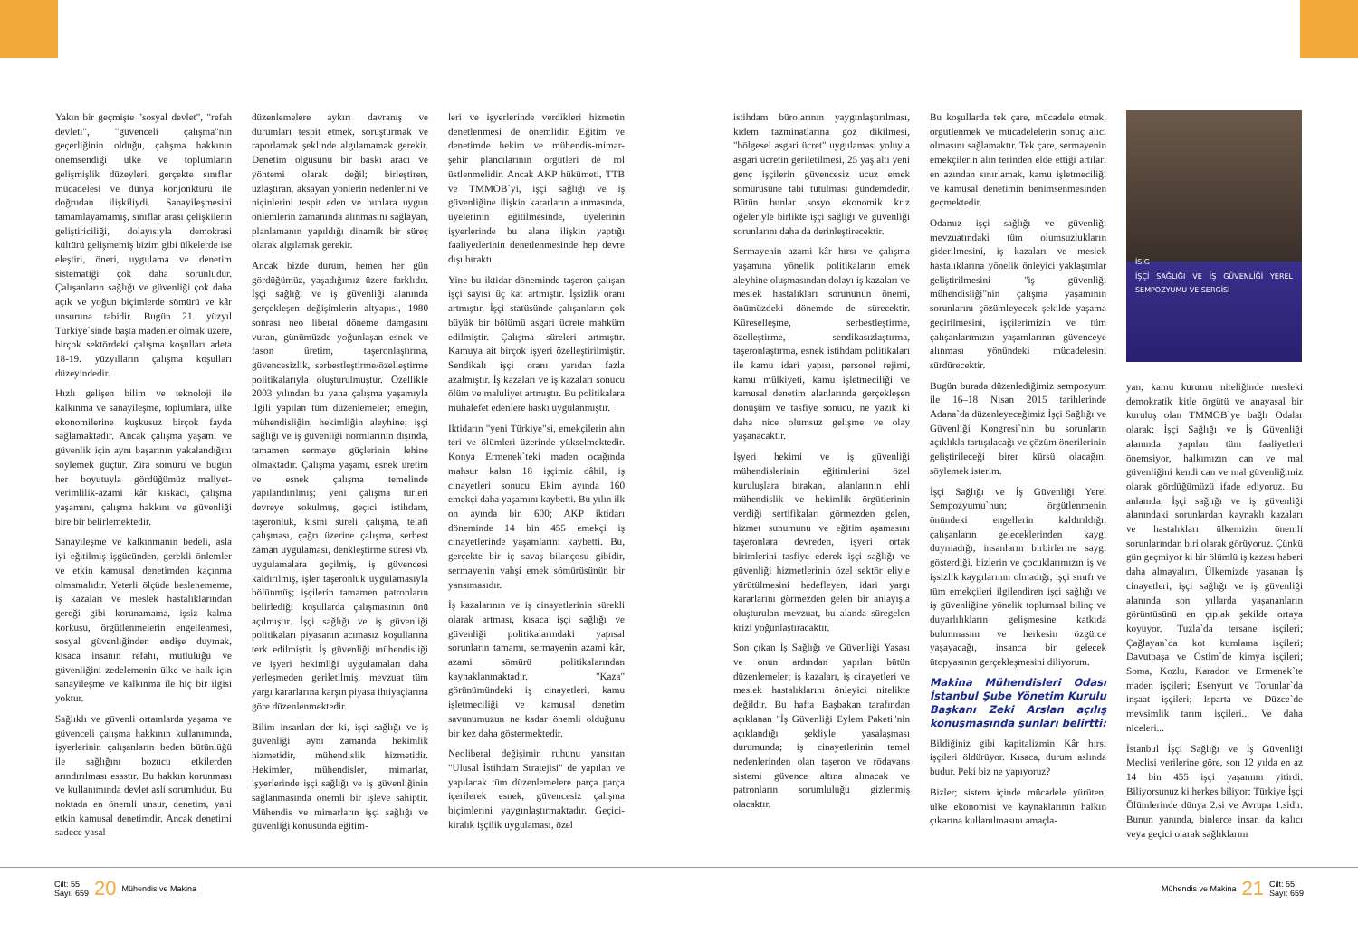Yakın bir geçmişte "sosyal devlet", "refah devleti", "güvenceli çalışma"nın geçerliğinin olduğu, çalışma hakkının önemsendiği ülke ve toplumların gelişmişlik düzeyleri, gerçekte sınıflar mücadelesi ve dünya konjonktürü ile doğrudan ilişkiliydi. Sanayileşmesini tamamlayamamış, sınıflar arası çelişkilerin geliştiriciliği, dolayısıyla demokrasi kültürü gelişmemiş bizim gibi ülkelerde ise eleştiri, öneri, uygulama ve denetim sistematiği çok daha sorunludur. Çalışanların sağlığı ve güvenliği çok daha açık ve yoğun biçimlerde sömürü ve kâr unsuruna tabidir. Bugün 21. yüzyıl Türkiye`sinde başta madenler olmak üzere, birçok sektördeki çalışma koşulları adeta 18-19. yüzyılların çalışma koşulları düzeyindedir.
Hızlı gelişen bilim ve teknoloji ile kalkınma ve sanayileşme, toplumlara, ülke ekonomilerine kuşkusuz birçok fayda sağlamaktadır. Ancak çalışma yaşamı ve güvenlik için aynı başarının yakalandığını söylemek güçtür. Zira sömürü ve bugün her boyutuyla gördüğümüz maliyet-verimlilik-azami kâr kıskacı, çalışma yaşamını, çalışma hakkını ve güvenliği bire bir belirlemektedir.
Sanayileşme ve kalkınmanın bedeli, asla iyi eğitilmiş işgücünden, gerekli önlemler ve etkin kamusal denetimden kaçınma olmamalıdır. Yeterli ölçüde beslenememe, iş kazaları ve meslek hastalıklarından gereği gibi korunamama, işsiz kalma korkusu, örgütlenmelerin engellenmesi, sosyal güvenliğinden endişe duymak, kısaca insanın refahı, mutluluğu ve güvenliğini zedelemenin ülke ve halk için sanayileşme ve kalkınma ile hiç bir ilgisi yoktur.
Sağlıklı ve güvenli ortamlarda yaşama ve güvenceli çalışma hakkının kullanımında, işyerlerinin çalışanların beden bütünlüğü ile sağlığını bozucu etkilerden arındırılması esastır. Bu hakkın korunması ve kullanımında devlet asli sorumludur. Bu noktada en önemli unsur, denetim, yani etkin kamusal denetimdir. Ancak denetimi sadece yasal
düzenlemelere aykırı davranış ve durumları tespit etmek, soruşturmak ve raporlamak şeklinde algılamamak gerekir. Denetim olgusunu bir baskı aracı ve yöntemi olarak değil; birleştiren, uzlaştıran, aksayan yönlerin nedenlerini ve niçinlerini tespit eden ve bunlara uygun önlemlerin zamanında alınmasını sağlayan, planlamanın yapıldığı dinamik bir süreç olarak algılamak gerekir.
Ancak bizde durum, hemen her gün gördüğümüz, yaşadığımız üzere farklıdır. İşçi sağlığı ve iş güvenliği alanında gerçekleşen değişimlerin altyapısı, 1980 sonrası neo liberal döneme damgasını vuran, günümüzde yoğunlaşan esnek ve fason üretim, taşeronlaştırma, güvencesizlik, serbestleştirme/özelleştirme politikalarıyla oluşturulmuştur. Özellikle 2003 yılından bu yana çalışma yaşamıyla ilgili yapılan tüm düzenlemeler; emeğin, mühendisliğin, hekimliğin aleyhine; işçi sağlığı ve iş güvenliği normlarının dışında, tamamen sermaye güçlerinin lehine olmaktadır. Çalışma yaşamı, esnek üretim ve esnek çalışma temelinde yapılandırılmış; yeni çalışma türleri devreye sokulmuş, geçici istihdam, taşeronluk, kısmi süreli çalışma, telafi çalışması, çağrı üzerine çalışma, serbest zaman uygulaması, denkleştirme süresi vb. uygulamalara geçilmiş, iş güvencesi kaldırılmış, işler taşeronluk uygulamasıyla bölünmüş; işçilerin tamamen patronların belirlediği koşullarda çalışmasının önü açılmıştır. İşçi sağlığı ve iş güvenliği politikaları piyasanın acımasız koşullarına terk edilmiştir. İş güvenliği mühendisliği ve işyeri hekimliği uygulamaları daha yerleşmeden geriletilmiş, mevzuat tüm yargı kararlarına karşın piyasa ihtiyaçlarına göre düzenlenmektedir.
Bilim insanları der ki, işçi sağlığı ve iş güvenliği aynı zamanda hekimlik hizmetidir, mühendislik hizmetidir. Hekimler, mühendisler, mimarlar, işyerlerinde işçi sağlığı ve iş güvenliğinin sağlanmasında önemli bir işleve sahiptir. Mühendis ve mimarların işçi sağlığı ve güvenliği konusunda eğitim-
leri ve işyerlerinde verdikleri hizmetin denetlenmesi de önemlidir. Eğitim ve denetimde hekim ve mühendis-mimar-şehir plancılarının örgütleri de rol üstlenmelidir. Ancak AKP hükümeti, TTB ve TMMOB`yi, işçi sağlığı ve iş güvenliğine ilişkin kararların alınmasında, üyelerinin eğitilmesinde, üyelerinin işyerlerinde bu alana ilişkin yaptığı faaliyetlerinin denetlenmesinde hep devre dışı bıraktı.
Yine bu iktidar döneminde taşeron çalışan işçi sayısı üç kat artmıştır. İşsizlik oranı artmıştır. İşçi statüsünde çalışanların çok büyük bir bölümü asgari ücrete mahkûm edilmiştir. Çalışma süreleri artmıştır. Kamuya ait birçok işyeri özelleştirilmiştir. Sendikalı işçi oranı yarıdan fazla azalmıştır. İş kazaları ve iş kazaları sonucu ölüm ve maluliyet artmıştır. Bu politikalara muhalefet edenlere baskı uygulanmıştır.
İktidarın "yeni Türkiye"si, emekçilerin alın teri ve ölümleri üzerinde yükselmektedir. Konya Ermenek`teki maden ocağında mahsur kalan 18 işçimiz dâhil, iş cinayetleri sonucu Ekim ayında 160 emekçi daha yaşamını kaybetti. Bu yılın ilk on ayında bin 600; AKP iktidarı döneminde 14 bin 455 emekçi iş cinayetlerinde yaşamlarını kaybetti. Bu, gerçekte bir iç savaş bilançosu gibidir, sermayenin vahşi emek sömürüsünün bir yansımasıdır.
İş kazalarının ve iş cinayetlerinin sürekli olarak artması, kısaca işçi sağlığı ve güvenliği politikalarındaki yapısal sorunların tamamı, sermayenin azami kâr, azami sömürü politikalarından kaynaklanmaktadır. "Kaza" görünümündeki iş cinayetleri, kamu işletmeciliği ve kamusal denetim savunumuzun ne kadar önemli olduğunu bir kez daha göstermektedir.
Neoliberal değişimin ruhunu yansıtan "Ulusal İstihdam Stratejisi" de yapılan ve yapılacak tüm düzenlemelere parça parça içerilerek esnek, güvencesiz çalışma biçimlerini yaygınlaştırmaktadır. Geçici-kiralık işçilik uygulaması, özel
istihdam bürolarının yaygınlaştırılması, kıdem tazminatlarına göz dikilmesi, "bölgesel asgari ücret" uygulaması yoluyla asgari ücretin geriletilmesi, 25 yaş altı yeni genç işçilerin güvencesiz ucuz emek sömürüsüne tabi tutulması gündemdedir. Bütün bunlar sosyo ekonomik kriz öğeleriyle birlikte işçi sağlığı ve güvenliği sorunlarını daha da derinleştirecektir.
Sermayenin azami kâr hırsı ve çalışma yaşamına yönelik politikaların emek aleyhine oluşmasından dolayı iş kazaları ve meslek hastalıkları sorununun önemi, önümüzdeki dönemde de sürecektir. Küreselleşme, serbestleştirme, özelleştirme, sendikasızlaştırma, taşeronlaştırma, esnek istihdam politikaları ile kamu idari yapısı, personel rejimi, kamu mülkiyeti, kamu işletmeciliği ve kamusal denetim alanlarında gerçekleşen dönüşüm ve tasfiye sonucu, ne yazık ki daha nice olumsuz gelişme ve olay yaşanacaktır.
İşyeri hekimi ve iş güvenliği mühendislerinin eğitimlerini özel kuruluşlara bırakan, alanlarının ehli mühendislik ve hekimlik örgütlerinin verdiği sertifikaları görmezden gelen, hizmet sunumunu ve eğitim aşamasını taşeronlara devreden, işyeri ortak birimlerini tasfiye ederek işçi sağlığı ve güvenliği hizmetlerinin özel sektör eliyle yürütülmesini hedefleyen, idari yargı kararlarını görmezden gelen bir anlayışla oluşturulan mevzuat, bu alanda süregelen krizi yoğunlaştıracaktır.
Son çıkan İş Sağlığı ve Güvenliği Yasası ve onun ardından yapılan bütün düzenlemeler; iş kazaları, iş cinayetleri ve meslek hastalıklarını önleyici nitelikte değildir. Bu hafta Başbakan tarafından açıklanan "İş Güvenliği Eylem Paketi"nin açıklandığı şekliyle yasalaşması durumunda; iş cinayetlerinin temel nedenlerinden olan taşeron ve rödavans sistemi güvence altına alınacak ve patronların sorumluluğu gizlenmiş olacaktır.
Bu koşullarda tek çare, mücadele etmek, örgütlenmek ve mücadelelerin sonuç alıcı olmasını sağlamaktır. Tek çare, sermayenin emekçilerin alın terinden elde ettiği artıları en azından sınırlamak, kamu işletmeciliği ve kamusal denetimin benimsenmesinden geçmektedir.
Odamız işçi sağlığı ve güvenliği mevzuatındaki tüm olumsuzlukların giderilmesini, iş kazaları ve meslek hastalıklarına yönelik önleyici yaklaşımlar geliştirilmesini "iş güvenliği mühendisliği"nin çalışma yaşamının sorunlarını çözümleyecek şekilde yaşama geçirilmesini, işçilerimizin ve tüm çalışanlarımızın yaşamlarının güvenceye alınması yönündeki mücadelesini sürdürecektir.
Bugün burada düzenlediğimiz sempozyum ile 16–18 Nisan 2015 tarihlerinde Adana`da düzenleyeceğimiz İşçi Sağlığı ve Güvenliği Kongresi`nin bu sorunların açıklıkla tartışılacağı ve çözüm önerilerinin geliştirileceği birer kürsü olacağını söylemek isterim.
İşçi Sağlığı ve İş Güvenliği Yerel Sempozyumu`nun; örgütlenmenin önündeki engellerin kaldırıldığı, çalışanların geleceklerinden kaygı duymadığı, insanların birbirlerine saygı gösterdiği, bizlerin ve çocuklarımızın iş ve işsizlik kaygılarının olmadığı; işçi sınıfı ve tüm emekçileri ilgilendiren işçi sağlığı ve iş güvenliğine yönelik toplumsal bilinç ve duyarlılıkların gelişmesine katkıda bulunmasını ve herkesin özgürce yaşayacağı, insanca bir gelecek ütopyasının gerçekleşmesini diliyorum.
Makina Mühendisleri Odası İstanbul Şube Yönetim Kurulu Başkanı Zeki Arslan açılış konuşmasında şunları belirtti:
Bildiğiniz gibi kapitalizmin Kâr hırsı işçileri öldürüyor. Kısaca, durum aslında budur. Peki biz ne yapıyoruz?
Bizler; sistem içinde mücadele yürüten, ülke ekonomisi ve kaynaklarının halkın çıkarına kullanılmasını amaçla-
İSİG
İŞÇİ SAĞLIĞI VE İŞ GÜVENLİĞİ YEREL SEMPOZYUMU VE SERGİSİ
yan, kamu kurumu niteliğinde mesleki demokratik kitle örgütü ve anayasal bir kuruluş olan TMMOB`ye bağlı Odalar olarak; İşçi Sağlığı ve İş Güvenliği alanında yapılan tüm faaliyetleri önemsiyor, halkımızın can ve mal güvenliğini kendi can ve mal güvenliğimiz olarak gördüğümüzü ifade ediyoruz. Bu anlamda, İşçi sağlığı ve iş güvenliği alanındaki sorunlardan kaynaklı kazaları ve hastalıkları ülkemizin önemli sorunlarından biri olarak görüyoruz. Çünkü gün geçmiyor ki bir ölümlü iş kazası haberi daha almayalım. Ülkemizde yaşanan İş cinayetleri, işçi sağlığı ve iş güvenliği alanında son yıllarda yaşananların görüntüsünü en çıplak şekilde ortaya koyuyor. Tuzla`da tersane işçileri; Çağlayan`da kot kumlama işçileri; Davutpaşa ve Ostim`de kimya işçileri; Soma, Kozlu, Karadon ve Ermenek`te maden işçileri; Esenyurt ve Torunlar`da inşaat işçileri; Isparta ve Düzce`de mevsimlik tarım işçileri... Ve daha niceleri...
İstanbul İşçi Sağlığı ve İş Güvenliği Meclisi verilerine göre, son 12 yılda en az 14 bin 455 işçi yaşamını yitirdi. Biliyorsunuz ki herkes biliyor: Türkiye İşçi Ölümlerinde dünya 2.si ve Avrupa 1.sidir. Bunun yanında, binlerce insan da kalıcı veya geçici olarak sağlıklarını
Cilt: 55
Sayı: 659 20 Mühendis ve Makina
Mühendis ve Makina 21 Cilt: 55
Sayı: 659